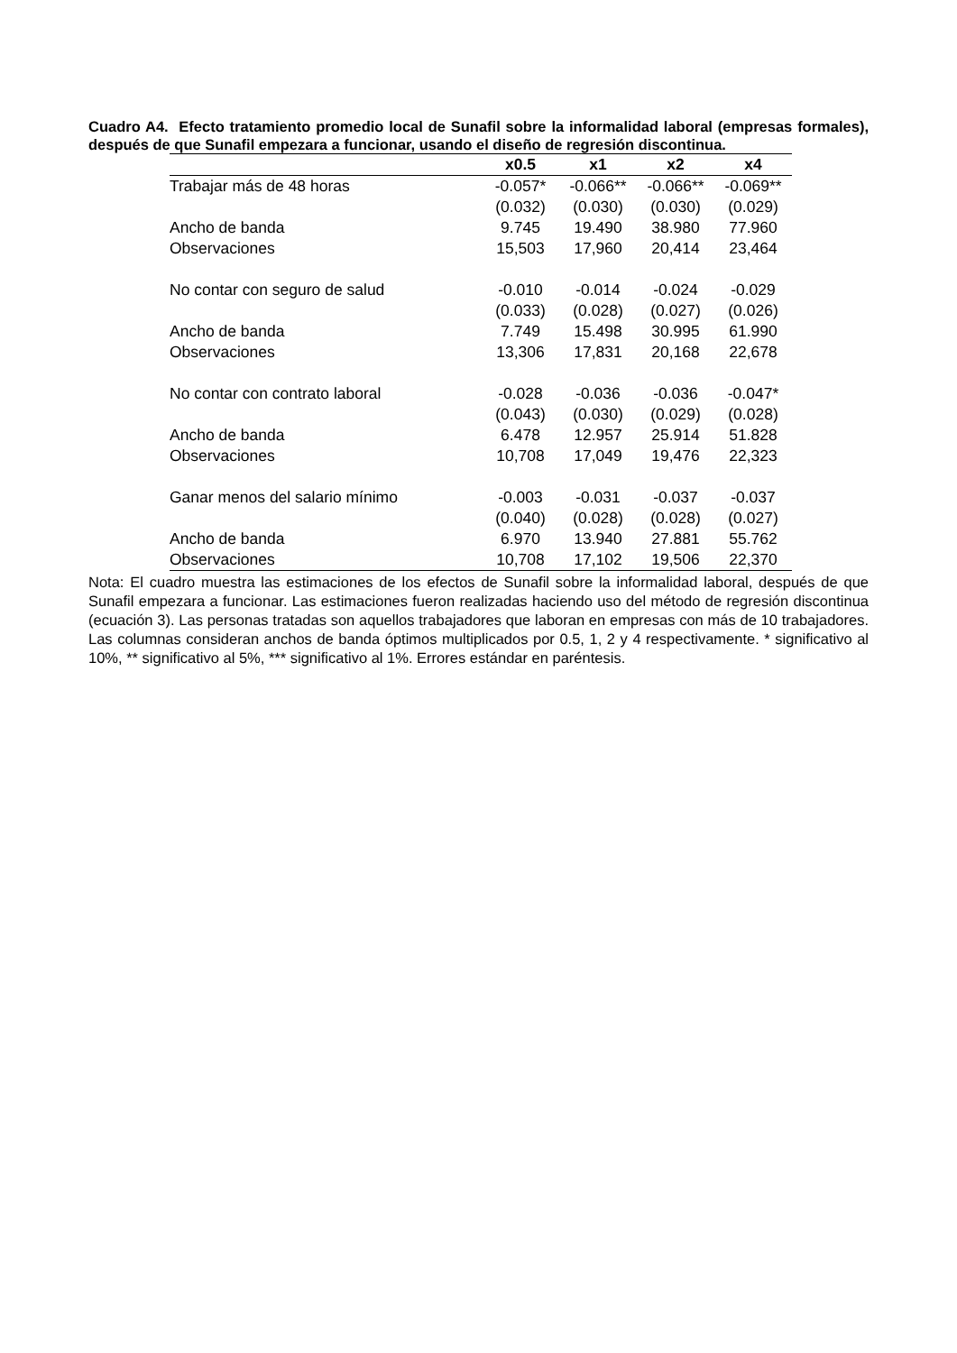Cuadro A4. Efecto tratamiento promedio local de Sunafil sobre la informalidad laboral (empresas formales), después de que Sunafil empezara a funcionar, usando el diseño de regresión discontinua.
| | x0.5 | x1 | x2 | x4 |
| --- | --- | --- | --- | --- |
| Trabajar más de 48 horas | -0.057* | -0.066** | -0.066** | -0.069** |
| | (0.032) | (0.030) | (0.030) | (0.029) |
| Ancho de banda | 9.745 | 19.490 | 38.980 | 77.960 |
| Observaciones | 15,503 | 17,960 | 20,414 | 23,464 |
| No contar con seguro de salud | -0.010 | -0.014 | -0.024 | -0.029 |
| | (0.033) | (0.028) | (0.027) | (0.026) |
| Ancho de banda | 7.749 | 15.498 | 30.995 | 61.990 |
| Observaciones | 13,306 | 17,831 | 20,168 | 22,678 |
| No contar con contrato laboral | -0.028 | -0.036 | -0.036 | -0.047* |
| | (0.043) | (0.030) | (0.029) | (0.028) |
| Ancho de banda | 6.478 | 12.957 | 25.914 | 51.828 |
| Observaciones | 10,708 | 17,049 | 19,476 | 22,323 |
| Ganar menos del salario mínimo | -0.003 | -0.031 | -0.037 | -0.037 |
| | (0.040) | (0.028) | (0.028) | (0.027) |
| Ancho de banda | 6.970 | 13.940 | 27.881 | 55.762 |
| Observaciones | 10,708 | 17,102 | 19,506 | 22,370 |
Nota: El cuadro muestra las estimaciones de los efectos de Sunafil sobre la informalidad laboral, después de que Sunafil empezara a funcionar. Las estimaciones fueron realizadas haciendo uso del método de regresión discontinua (ecuación 3). Las personas tratadas son aquellos trabajadores que laboran en empresas con más de 10 trabajadores. Las columnas consideran anchos de banda óptimos multiplicados por 0.5, 1, 2 y 4 respectivamente. * significativo al 10%, ** significativo al 5%, *** significativo al 1%. Errores estándar en paréntesis.